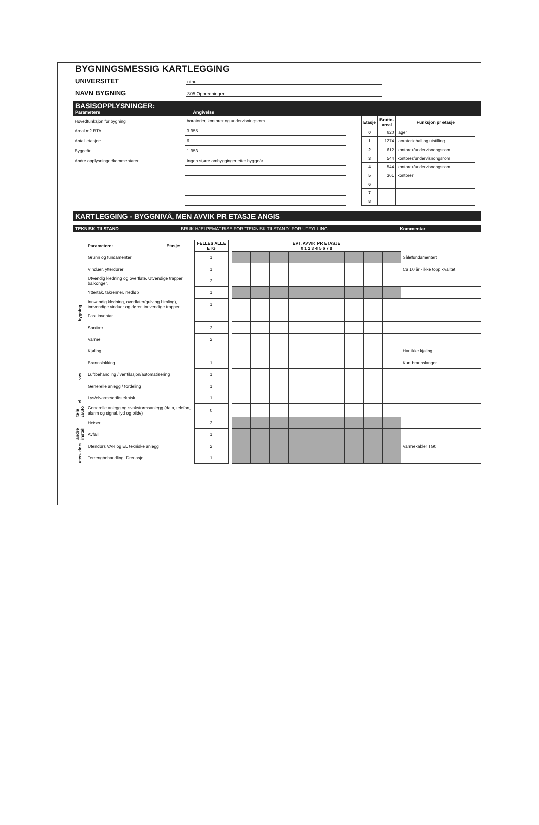BYGNINGSMESSIG KARTLEGGING
UNIVERSITET ntnu
NAVN BYGNING 305 Oppredningen
BASISOPPLYSNINGER:
Parametere Angivelse
| Hovedfunksjon for bygning | boratorier, kontorer og undervisningsrom |
| Areal m2 BTA | 3 955 |
| Antall etasjer: | 6 |
| Byggeår | 1 953 |
| Andre opplysninger/kommentarer | Ingen større ombygginger etter byggeår |
| Etasje | Brutto- areal | Funksjon pr etasje |
| --- | --- | --- |
| 0 | 620 | lager |
| 1 | 1274 | laoratoriehall og utstilling |
| 2 | 612 | kontorer/undervisnongsrom |
| 3 | 544 | kontorer/undervisnongsrom |
| 4 | 544 | kontorer/undervisnongsrom |
| 5 | 361 | kontorer |
| 6 | | |
| 7 | | |
| 8 | | |
KARTLEGGING - BYGGNIVÅ, MEN AVVIK PR ETASJE ANGIS
TEKNISK TILSTAND BRUK HJELPEMATRISE FOR "TEKNISK TILSTAND" FOR UTFYLLING Kommentar
| | Parametere: | Etasje: | FELLES ALLE ETG | | EVT. AVVIK PR ETASJE 0 1 2 3 4 5 6 7 8 | | | | | | | | | |
| --- | --- | --- | --- | --- | --- | --- | --- | --- | --- | --- | --- | --- | --- | --- |
| bygning | Grunn og fundamenter | | 1 | | | | | | | | | | | Sålefundamentert |
| | Vinduer, ytterdører | | 1 | | | | | | | | | | | Ca 10 år - ikke topp kvalitet |
| | Utvendig kledning og overflate. Utvendige trapper, balkonger. | | 2 | | | | | | | | | | | |
| | Yttertak, takrenner, nedløp | | 1 | | | | | | | | | | | |
| | Innvendig kledning, overflater(gulv og himling), innvendige vinduer og dører, innvendige trapper | | 1 | | | | | | | | | | | |
| | Fast inventar | | | | | | | | | | | | | |
| vvs | Sanitær | | 2 | | | | | | | | | | | |
| | Varme | | 2 | | | | | | | | | | | |
| | Kjøling | | | | | | | | | | | | | Har ikke kjøling |
| | Brannslokking | | 1 | | | | | | | | | | | Kun brannslanger |
| | Luftbehandling / ventilasjon/automatisering | | 1 | | | | | | | | | | | |
| el | Generelle anlegg / fordeling | | 1 | | | | | | | | | | | |
| | Lys/elvarme/driftsteknisk | | 1 | | | | | | | | | | | |
| tele /auto | Generelle anlegg og svakstrømsanlegg (data, telefon, alarm og signal, lyd og bilde) | | 0 | | | | | | | | | | | |
| andre install | Heiser | | 2 | | | | | | | | | | | |
| | Avfall | | 1 | | | | | | | | | | | |
| uten- dørs | Utendørs VAR og EL tekniske anlegg | | 2 | | | | | | | | | | | Varmekabler TG0. |
| | Terrengbehandling. Drenasje. | | 1 | | | | | | | | | | | |